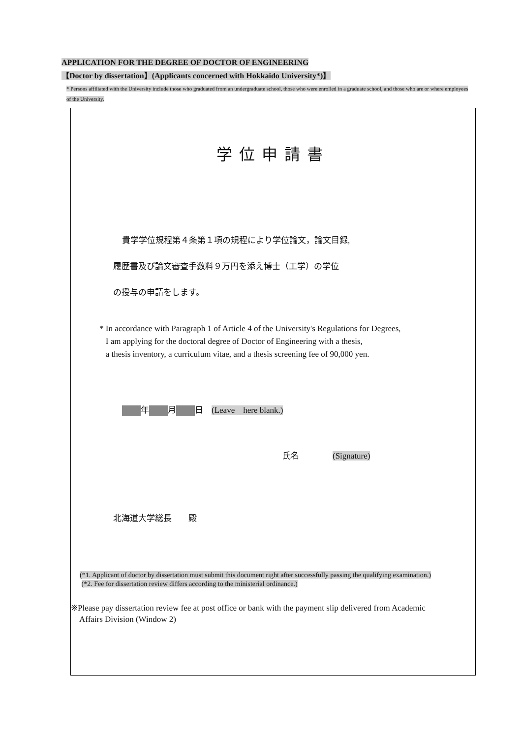APPLICATION FOR THE DEGREE OF DOCTOR OF ENGINEERING
【Doctor by dissertation】(Applicants concerned with Hokkaido University*)】
* Persons affiliated with the University include those who graduated from an undergraduate school, those who were enrolled in a graduate school, and those who are or where employees of the University.
学位申請書
貴学学位規程第４条第１項の規程により学位論文，論文目録,
履歴書及び論文審査手数料９万円を添え博士（工学）の学位
の授与の申請をします。
* In accordance with Paragraph 1 of Article 4 of the University's Regulations for Degrees,
I am applying for the doctoral degree of Doctor of Engineering with a thesis,
a thesis inventory, a curriculum vitae, and a thesis screening fee of 90,000 yen.
年 月 日　(Leave　here blank.)
氏名　　　　(Signature)
北海道大学総長　　殿
(*1. Applicant of doctor by dissertation must submit this document right after successfully passing the qualifying examination.)
(*2. Fee for dissertation review differs according to the ministerial ordinance.)
※Please pay dissertation review fee at post office or bank with the payment slip delivered from Academic
Affairs Division (Window 2)